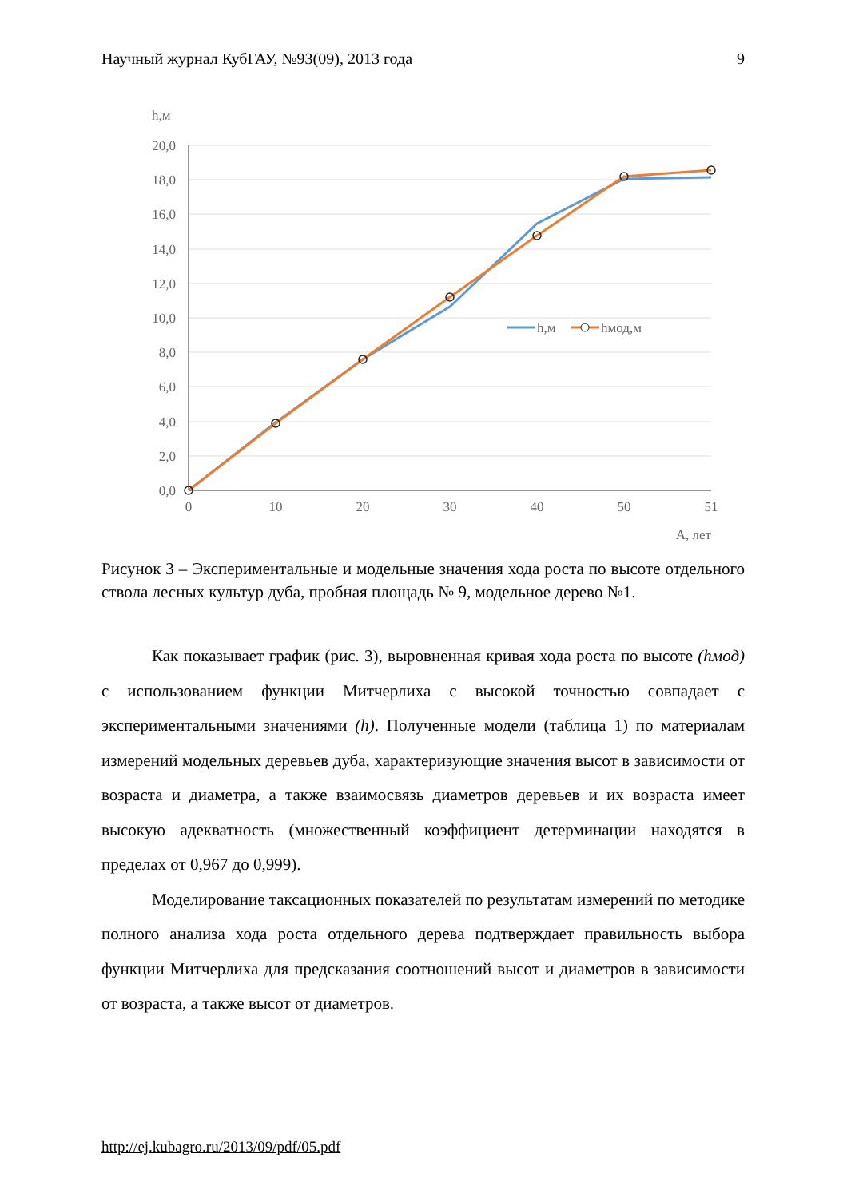Научный журнал КубГАУ, №93(09), 2013 года 9
h,м
20,0
18,0
16,0
14,0
12,0
10,0
8,0
6,0
4,0
2,0
0,0
0
10
20
30
40
50
51
А, лет
h,м
hмод,м
Рисунок 3 – Экспериментальные и модельные значения хода роста по высоте отдельного ствола лесных культур дуба, пробная площадь № 9, модельное дерево №1.
Как показывает график (рис. 3), выровненная кривая хода роста по высоте (hмод) с использованием функции Митчерлиха с высокой точностью совпадает с экспериментальными значениями (h). Полученные модели (таблица 1) по материалам измерений модельных деревьев дуба, характеризующие значения высот в зависимости от возраста и диаметра, а также взаимосвязь диаметров деревьев и их возраста имеет высокую адекватность (множественный коэффициент детерминации находятся в пределах от 0,967 до 0,999).
Моделирование таксационных показателей по результатам измерений по методике полного анализа хода роста отдельного дерева подтверждает правильность выбора функции Митчерлиха для предсказания соотношений высот и диаметров в зависимости от возраста, а также высот от диаметров.
http://ej.kubagro.ru/2013/09/pdf/05.pdf